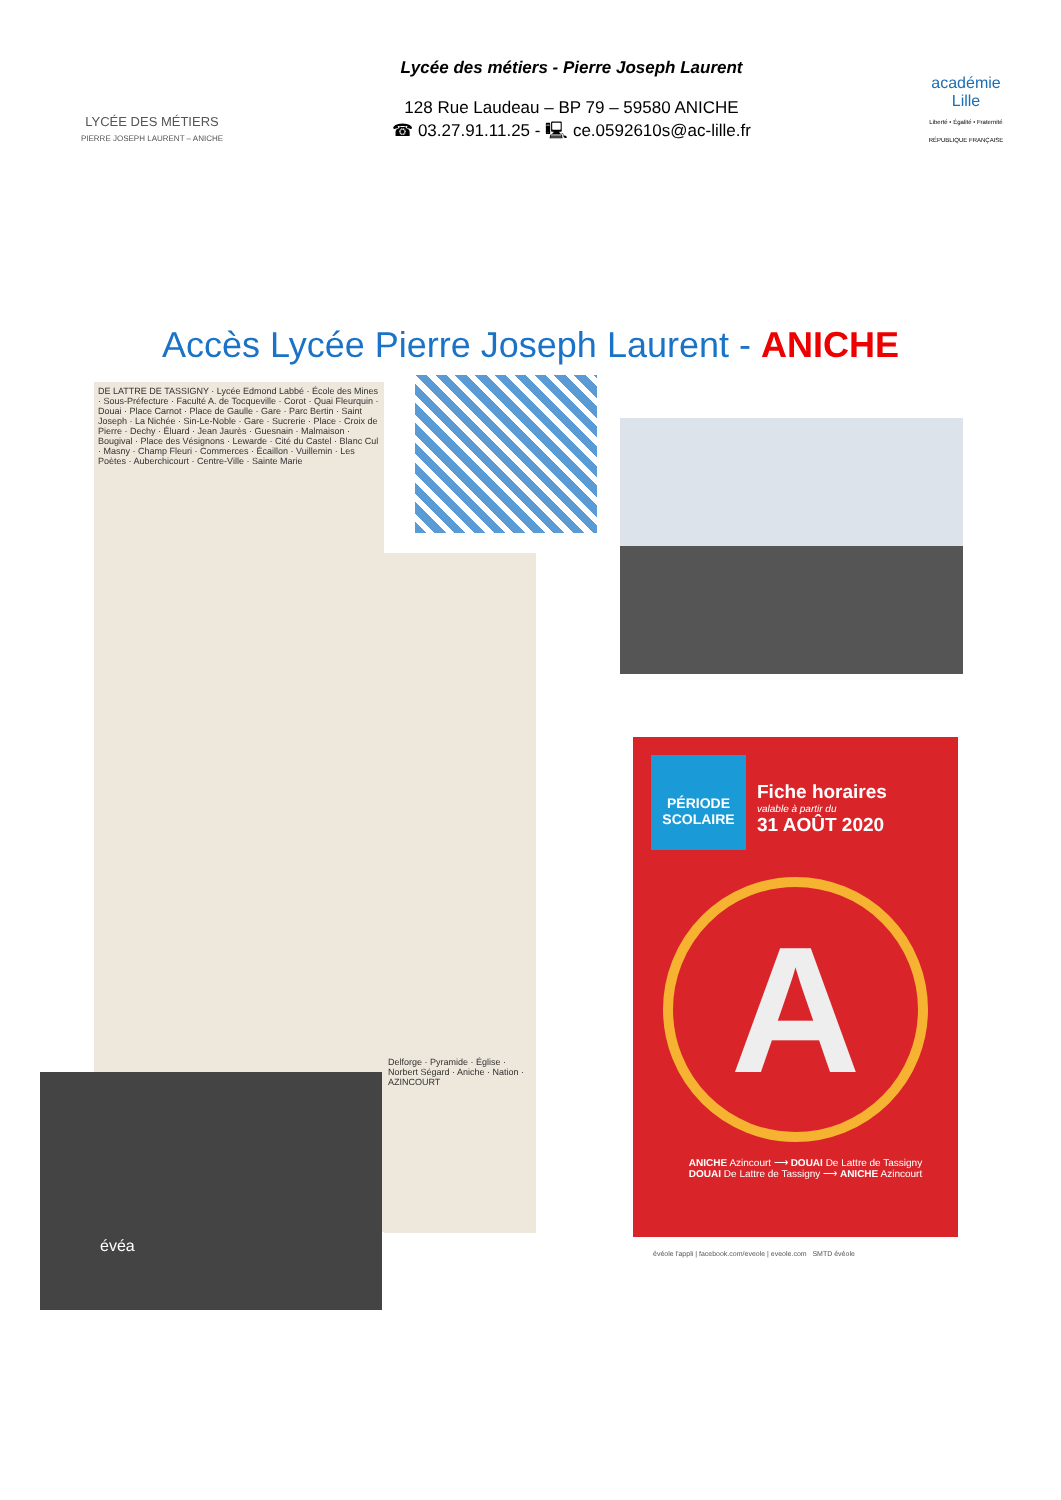LYCÉE DES MÉTIERS
PIERRE JOSEPH LAURENT – ANICHE
Lycée des métiers - Pierre Joseph Laurent
128 Rue Laudeau – BP 79 – 59580 ANICHE
☎ 03.27.91.11.25 - 🖳 ce.0592610s@ac-lille.fr
académie
Lille
Liberté • Égalité • Fraternité
RÉPUBLIQUE FRANÇAISE
Accès Lycée Pierre Joseph Laurent - ANICHE
DE LATTRE DE TASSIGNY · Lycée Edmond Labbé · École des Mines · Sous-Préfecture · Faculté A. de Tocqueville · Corot · Quai Fleurquin · Douai · Place Carnot · Place de Gaulle · Gare · Parc Bertin · Saint Joseph · La Nichée · Sin-Le-Noble · Gare · Sucrerie · Place · Croix de Pierre · Dechy · Éluard · Jean Jaurès · Guesnain · Malmaison · Bougival · Place des Vésignons · Lewarde · Cité du Castel · Blanc Cul · Masny · Champ Fleuri · Commerces · Écaillon · Vuillemin · Les Poètes · Auberchicourt · Centre-Ville · Sainte Marie
Delforge · Pyramide · Église · Norbert Ségard · Aniche · Nation · AZINCOURT
évéa
PÉRIODE
SCOLAIRE
Fiche horaires
valable à partir du
31 AOÛT 2020
A
ANICHE Azincourt ⟶ DOUAI De Lattre de Tassigny
DOUAI De Lattre de Tassigny ⟶ ANICHE Azincourt
évéole l'appli | facebook.com/eveole | eveole.com SMTD évéole